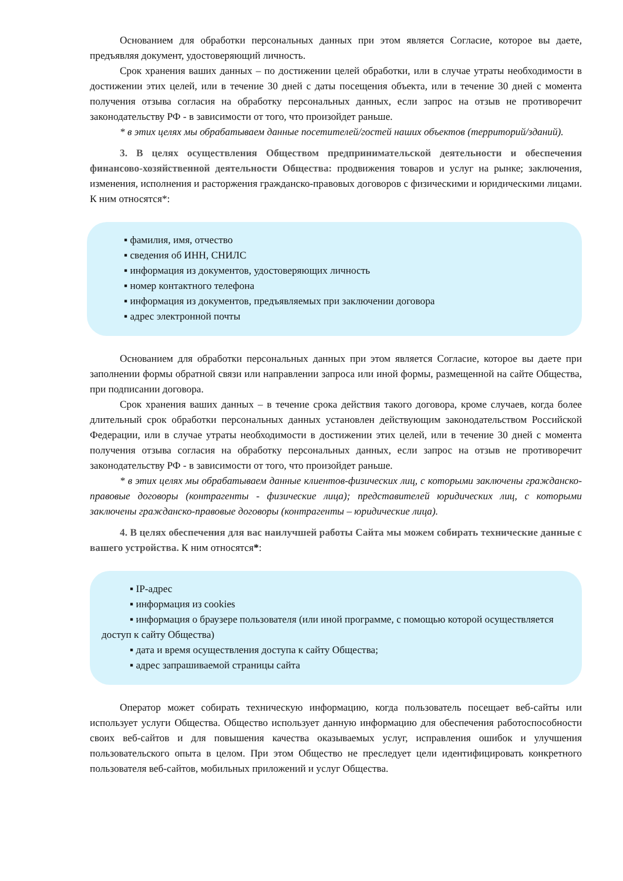Основанием для обработки персональных данных при этом является Согласие, которое вы даете, предъявляя документ, удостоверяющий личность.
Срок хранения ваших данных – по достижении целей обработки, или в случае утраты необходимости в достижении этих целей, или в течение 30 дней с даты посещения объекта, или в течение 30 дней с момента получения отзыва согласия на обработку персональных данных, если запрос на отзыв не противоречит законодательству РФ - в зависимости от того, что произойдет раньше.
* в этих целях мы обрабатываем данные посетителей/гостей наших объектов (территорий/зданий).
3. В целях осуществления Обществом предпринимательской деятельности и обеспечения финансово-хозяйственной деятельности Общества: продвижения товаров и услуг на рынке; заключения, изменения, исполнения и расторжения гражданско-правовых договоров с физическими и юридическими лицами. К ним относятся*:
▪ фамилия, имя, отчество
▪ сведения об ИНН, СНИЛС
▪ информация из документов, удостоверяющих личность
▪ номер контактного телефона
▪ информация из документов, предъявляемых при заключении договора
▪ адрес электронной почты
Основанием для обработки персональных данных при этом является Согласие, которое вы даете при заполнении формы обратной связи или направлении запроса или иной формы, размещенной на сайте Общества, при подписании договора.
Срок хранения ваших данных – в течение срока действия такого договора, кроме случаев, когда более длительный срок обработки персональных данных установлен действующим законодательством Российской Федерации, или в случае утраты необходимости в достижении этих целей, или в течение 30 дней с момента получения отзыва согласия на обработку персональных данных, если запрос на отзыв не противоречит законодательству РФ - в зависимости от того, что произойдет раньше.
* в этих целях мы обрабатываем данные клиентов-физических лиц, с которыми заключены гражданско-правовые договоры (контрагенты - физические лица); представителей юридических лиц, с которыми заключены гражданско-правовые договоры (контрагенты – юридические лица).
4. В целях обеспечения для вас наилучшей работы Сайта мы можем собирать технические данные с вашего устройства. К ним относятся*:
▪ IP-адрес
▪ информация из cookies
▪ информация о браузере пользователя (или иной программе, с помощью которой осуществляется доступ к сайту Общества)
▪ дата и время осуществления доступа к сайту Общества;
▪ адрес запрашиваемой страницы сайта
Оператор может собирать техническую информацию, когда пользователь посещает веб-сайты или использует услуги Общества. Общество использует данную информацию для обеспечения работоспособности своих веб-сайтов и для повышения качества оказываемых услуг, исправления ошибок и улучшения пользовательского опыта в целом. При этом Общество не преследует цели идентифицировать конкретного пользователя веб-сайтов, мобильных приложений и услуг Общества.